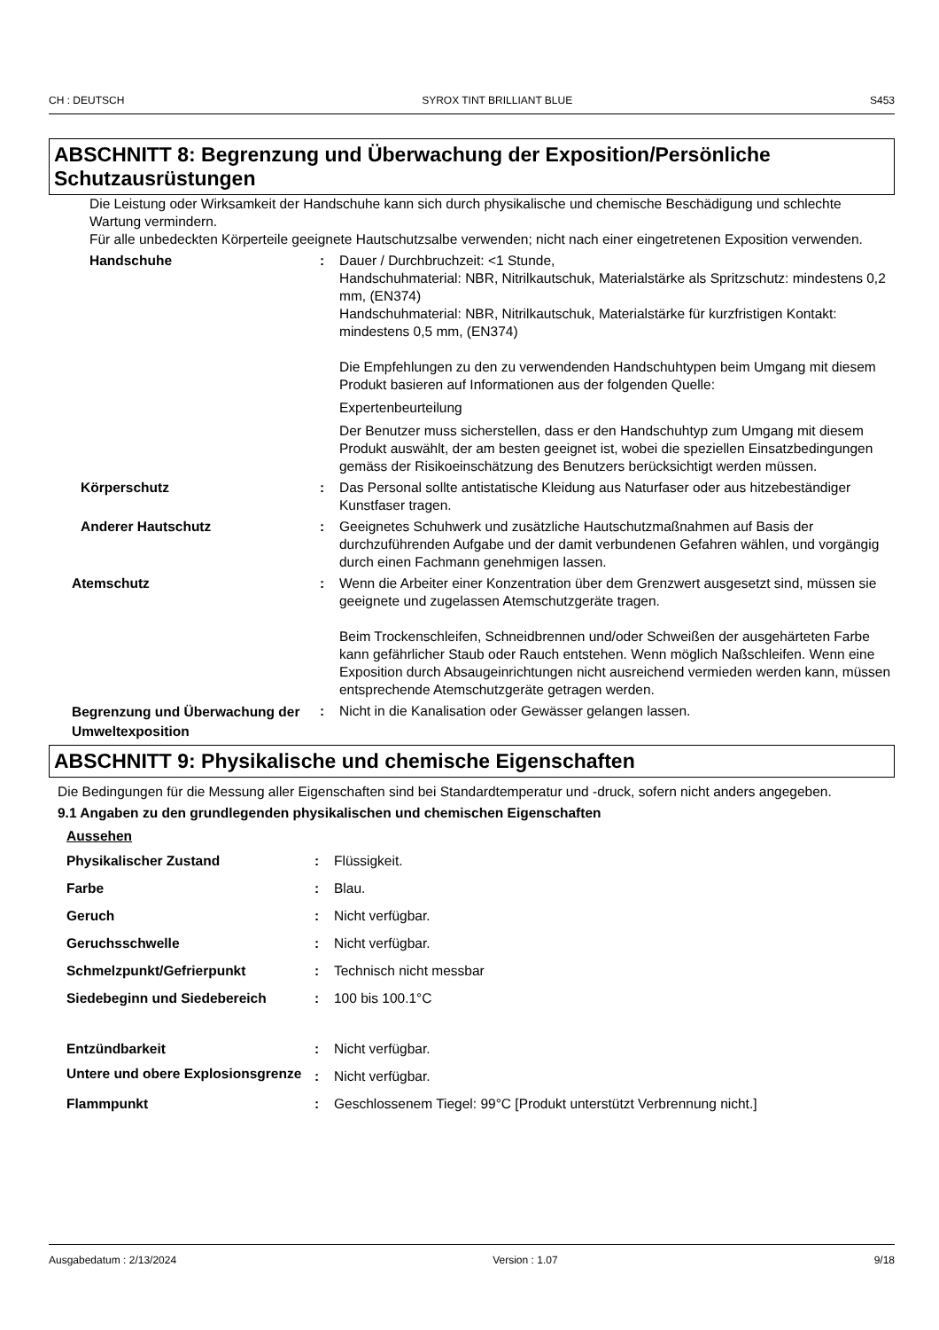CH : DEUTSCH SYROX TINT BRILLIANT BLUE S453
ABSCHNITT 8: Begrenzung und Überwachung der Exposition/Persönliche Schutzausrüstungen
Die Leistung oder Wirksamkeit der Handschuhe kann sich durch physikalische und chemische Beschädigung und schlechte Wartung vermindern.
Für alle unbedeckten Körperteile geeignete Hautschutzsalbe verwenden; nicht nach einer eingetretenen Exposition verwenden.
Handschuhe : Dauer / Durchbruchzeit: <1 Stunde,
Handschuhmaterial: NBR, Nitrilkautschuk, Materialstärke als Spritzschutz: mindestens 0,2 mm, (EN374)
Handschuhmaterial: NBR, Nitrilkautschuk, Materialstärke für kurzfristigen Kontakt: mindestens 0,5 mm, (EN374)
Die Empfehlungen zu den zu verwendenden Handschuhtypen beim Umgang mit diesem Produkt basieren auf Informationen aus der folgenden Quelle:
Expertenbeurteilung
Der Benutzer muss sicherstellen, dass er den Handschuhtyp zum Umgang mit diesem Produkt auswählt, der am besten geeignet ist, wobei die speziellen Einsatzbedingungen gemäss der Risikoeinschätzung des Benutzers berücksichtigt werden müssen.
Körperschutz : Das Personal sollte antistatische Kleidung aus Naturfaser oder aus hitzebeständiger Kunstfaser tragen.
Anderer Hautschutz : Geeignetes Schuhwerk und zusätzliche Hautschutzmaßnahmen auf Basis der durchzuführenden Aufgabe und der damit verbundenen Gefahren wählen, und vorgängig durch einen Fachmann genehmigen lassen.
Atemschutz : Wenn die Arbeiter einer Konzentration über dem Grenzwert ausgesetzt sind, müssen sie geeignete und zugelassen Atemschutzgeräte tragen.
Beim Trockenschleifen, Schneidbrennen und/oder Schweißen der ausgehärteten Farbe kann gefährlicher Staub oder Rauch entstehen. Wenn möglich Naßschleifen. Wenn eine Exposition durch Absaugeinrichtungen nicht ausreichend vermieden werden kann, müssen entsprechende Atemschutzgeräte getragen werden.
Begrenzung und Überwachung der Umweltexposition
: Nicht in die Kanalisation oder Gewässer gelangen lassen.
ABSCHNITT 9: Physikalische und chemische Eigenschaften
Die Bedingungen für die Messung aller Eigenschaften sind bei Standardtemperatur und -druck, sofern nicht anders angegeben.
9.1 Angaben zu den grundlegenden physikalischen und chemischen Eigenschaften
Aussehen
Physikalischer Zustand : Flüssigkeit.
Farbe : Blau.
Geruch : Nicht verfügbar.
Geruchsschwelle : Nicht verfügbar.
Schmelzpunkt/Gefrierpunkt : Technisch nicht messbar
Siedebeginn und Siedebereich : 100 bis 100.1°C
Entzündbarkeit : Nicht verfügbar.
Untere und obere Explosionsgrenze
: Nicht verfügbar.
Flammpunkt : Geschlossenem Tiegel: 99°C [Produkt unterstützt Verbrennung nicht.]
Ausgabedatum : 2/13/2024 Version : 1.07 9/18